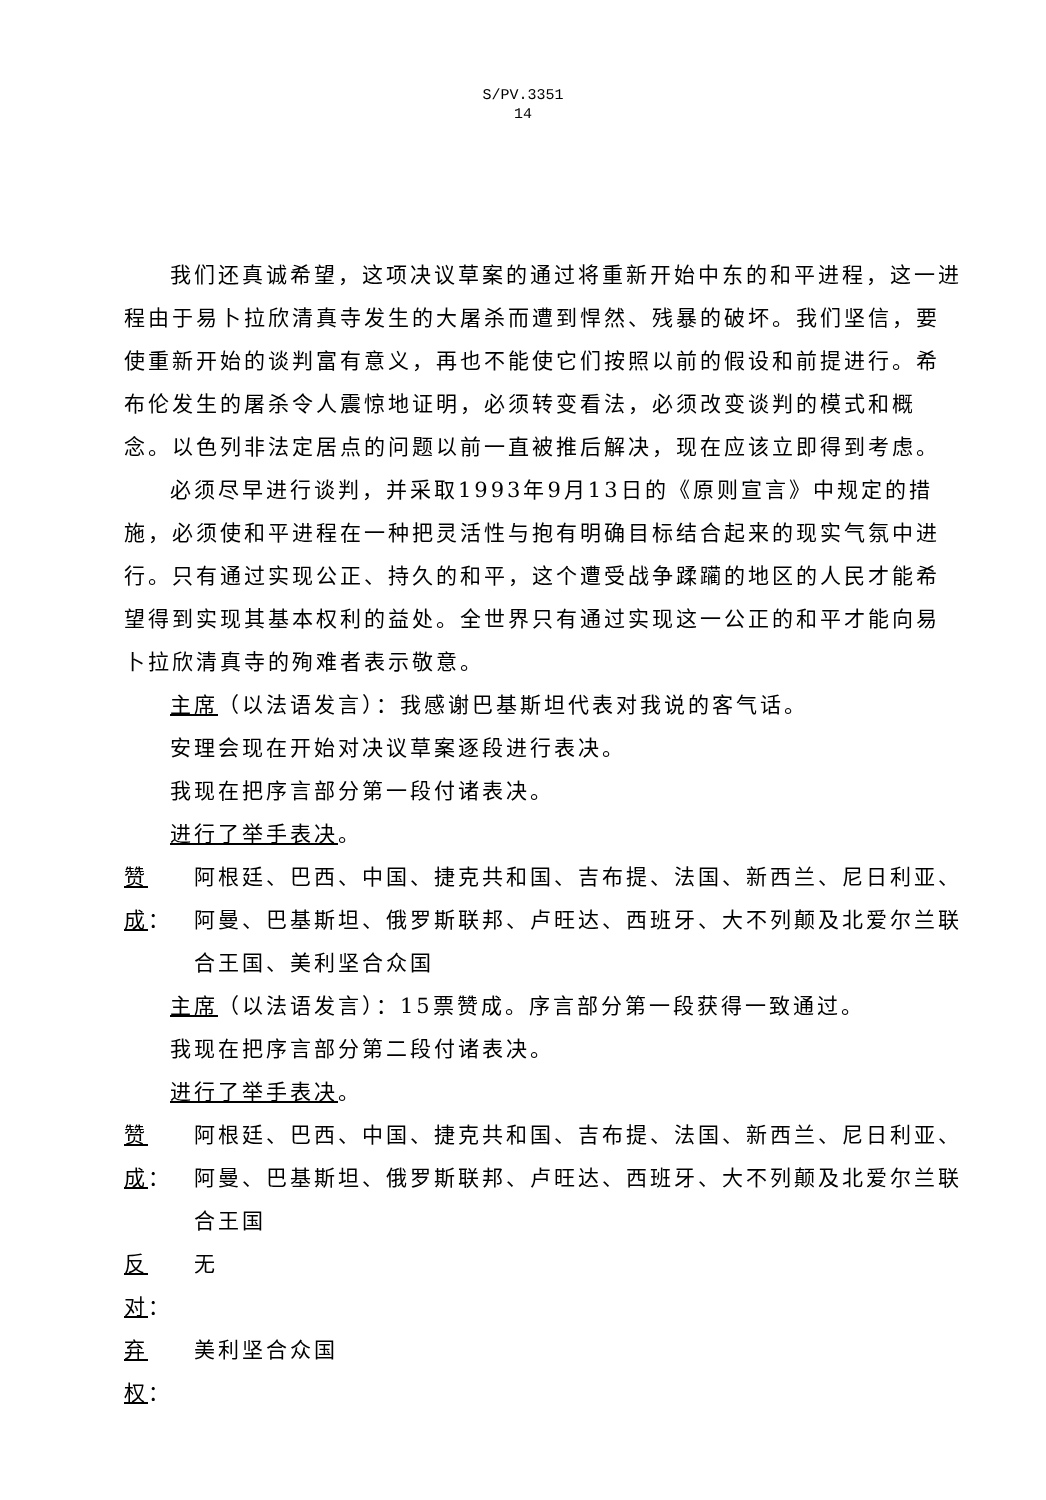S/PV.3351
14
我们还真诚希望，这项决议草案的通过将重新开始中东的和平进程，这一进程由于易卜拉欣清真寺发生的大屠杀而遭到悍然、残暴的破坏。我们坚信，要使重新开始的谈判富有意义，再也不能使它们按照以前的假设和前提进行。希布伦发生的屠杀令人震惊地证明，必须转变看法，必须改变谈判的模式和概念。以色列非法定居点的问题以前一直被推后解决，现在应该立即得到考虑。
必须尽早进行谈判，并采取1993年9月13日的《原则宣言》中规定的措施，必须使和平进程在一种把灵活性与抱有明确目标结合起来的现实气氛中进行。只有通过实现公正、持久的和平，这个遭受战争蹂躏的地区的人民才能希望得到实现其基本权利的益处。全世界只有通过实现这一公正的和平才能向易卜拉欣清真寺的殉难者表示敬意。
主席（以法语发言）：我感谢巴基斯坦代表对我说的客气话。
安理会现在开始对决议草案逐段进行表决。
我现在把序言部分第一段付诸表决。
进行了举手表决。
赞成： 阿根廷、巴西、中国、捷克共和国、吉布提、法国、新西兰、尼日利亚、阿曼、巴基斯坦、俄罗斯联邦、卢旺达、西班牙、大不列颠及北爱尔兰联合王国、美利坚合众国
主席（以法语发言）：15票赞成。序言部分第一段获得一致通过。
我现在把序言部分第二段付诸表决。
进行了举手表决。
赞成： 阿根廷、巴西、中国、捷克共和国、吉布提、法国、新西兰、尼日利亚、阿曼、巴基斯坦、俄罗斯联邦、卢旺达、西班牙、大不列颠及北爱尔兰联合王国
反对： 无
弃权： 美利坚合众国